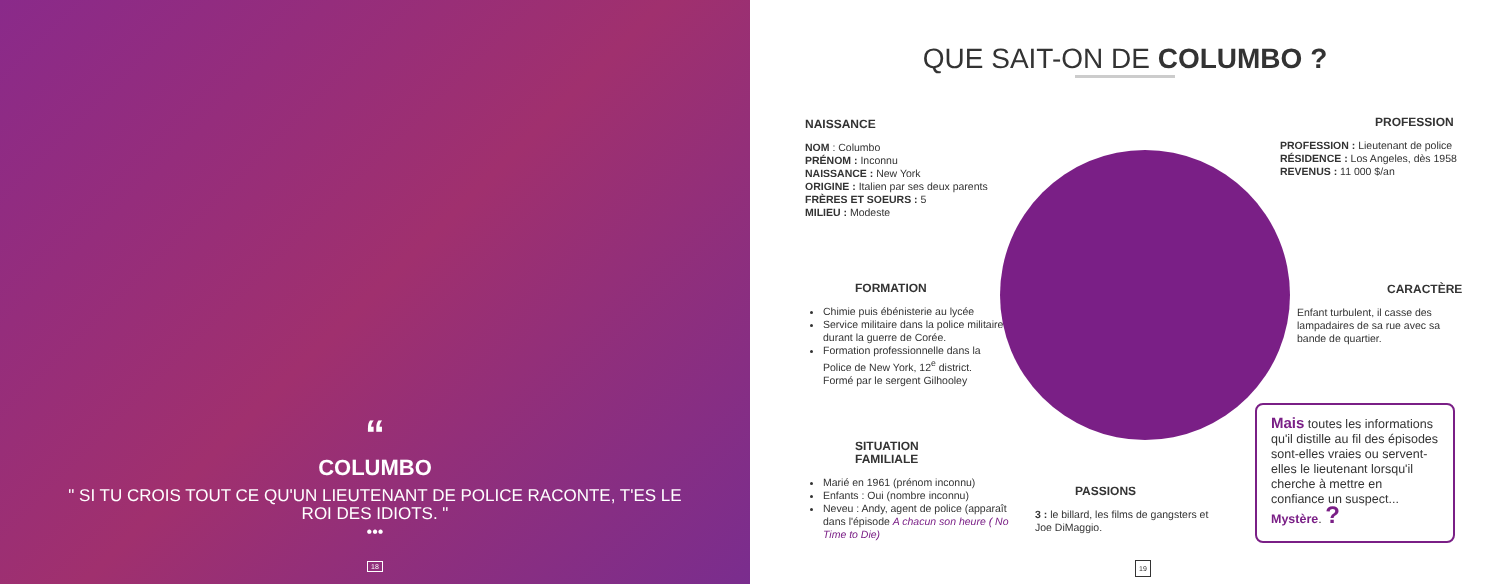“
COLUMBO
" SI TU CROIS TOUT CE QU'UN LIEUTENANT DE POLICE RACONTE, T'ES LE ROI DES IDIOTS. "
•••
18
QUE SAIT-ON DE COLUMBO ?
NAISSANCE
NOM : Columbo
PRÉNOM : Inconnu
NAISSANCE : New York
ORIGINE : Italien par ses deux parents
FRÈRES ET SOEURS : 5
MILIEU : Modeste
FORMATION
Chimie puis ébénisterie au lycée
Service militaire dans la police militaire durant la guerre de Corée.
Formation professionnelle dans la Police de New York, 12<sup>e</sup> district. Formé par le sergent Gilhooley
SITUATION
FAMILIALE
Marié en 1961 (prénom inconnu)
Enfants : Oui (nombre inconnu)
Neveu : Andy, agent de police (apparaît dans l'épisode A chacun son heure ( No Time to Die)
PASSIONS
3 : le billard, les films de gangsters et Joe DiMaggio.
PROFESSION
PROFESSION : Lieutenant de police
RÉSIDENCE : Los Angeles, dès 1958
REVENUS : 11 000 $/an
CARACTÈRE
Enfant turbulent, il casse des lampadaires de sa rue avec sa bande de quartier.
Mais toutes les informations qu'il distille au fil des épisodes sont-elles vraies ou servent-elles le lieutenant lorsqu'il cherche à mettre en confiance un suspect... Mystère. ?
19